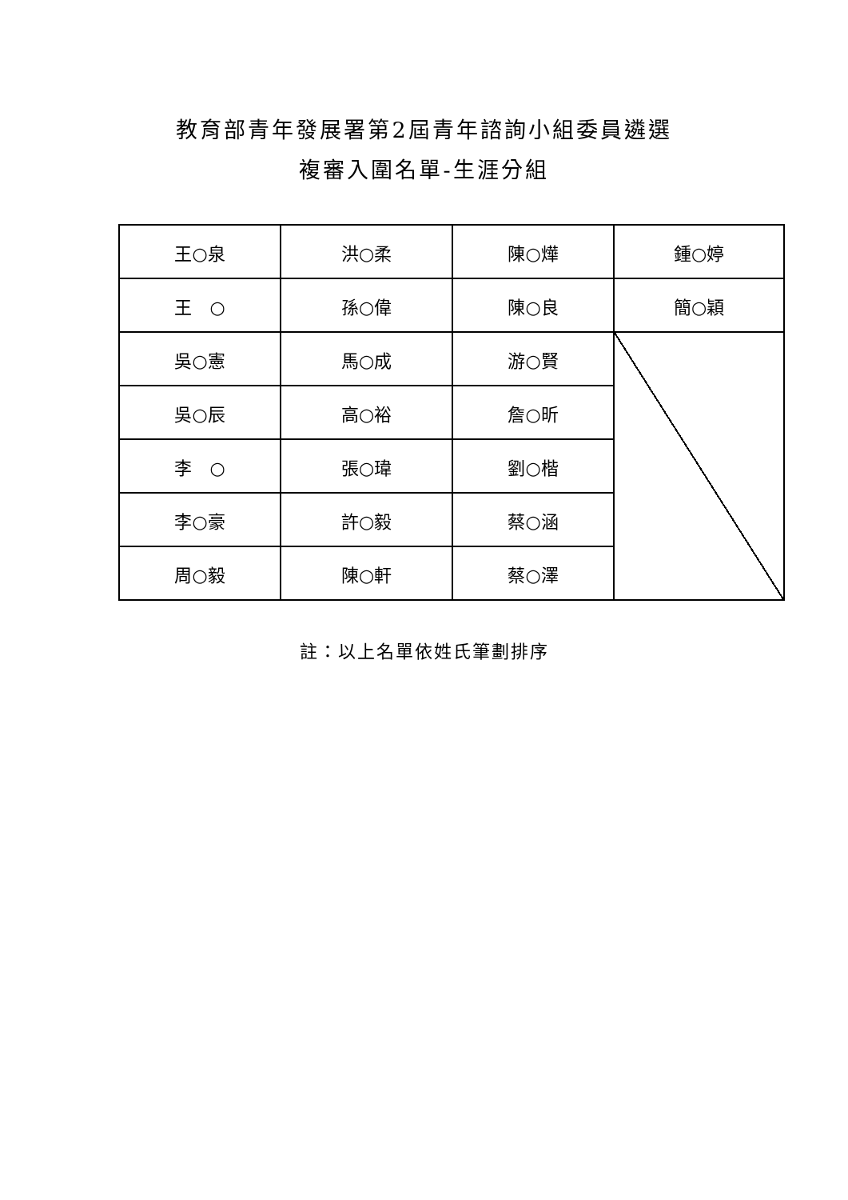教育部青年發展署第2屆青年諮詢小組委員遴選
複審入圍名單-生涯分組
| 王○泉 | 洪○柔 | 陳○燁 | 鍾○婷 |
| 王 ○ | 孫○偉 | 陳○良 | 簡○穎 |
| 吳○憲 | 馬○成 | 游○賢 | |
| 吳○辰 | 高○裕 | 詹○昕 | |
| 李 ○ | 張○瑋 | 劉○楷 | |
| 李○豪 | 許○毅 | 蔡○涵 | |
| 周○毅 | 陳○軒 | 蔡○澤 | |
註：以上名單依姓氏筆劃排序